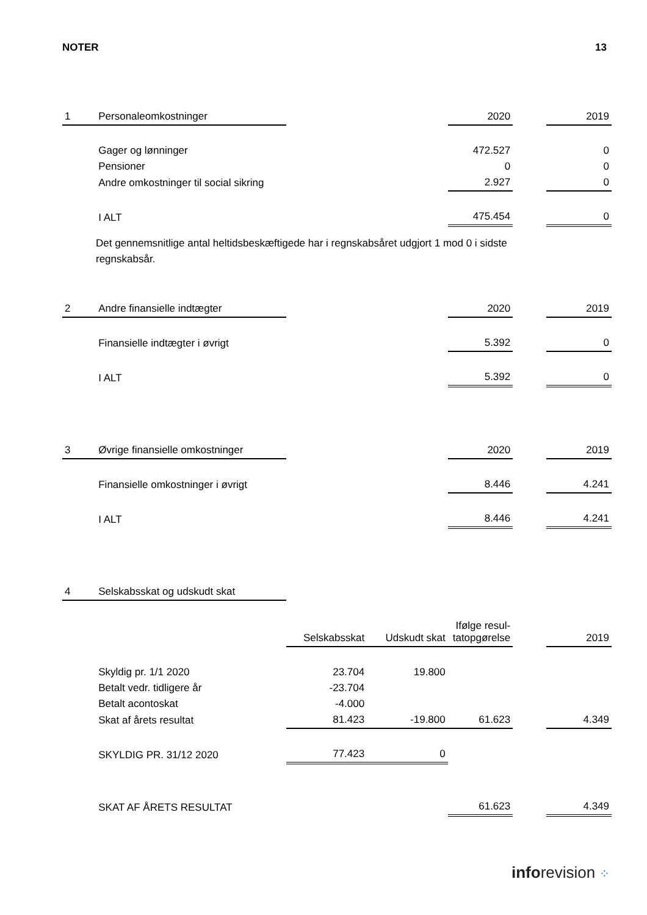NOTER 13
| 1 | Personaleomkostninger | | | 2020 | | 2019 |
| | Gager og lønninger | | | 472.527 | | 0 |
| | Pensioner | | | 0 | | 0 |
| | Andre omkostninger til social sikring | | | 2.927 | | 0 |
| | I ALT | | | 475.454 | | 0 |
Det gennemsnitlige antal heltidsbeskæftigede har i regnskabsåret udgjort 1 mod 0 i sidste regnskabsår.
| 2 | Andre finansielle indtægter | | | 2020 | | 2019 |
| | Finansielle indtægter i øvrigt | | | 5.392 | | 0 |
| | I ALT | | | 5.392 | | 0 |
| 3 | Øvrige finansielle omkostninger | | | 2020 | | 2019 |
| | Finansielle omkostninger i øvrigt | | | 8.446 | | 4.241 |
| | I ALT | | | 8.446 | | 4.241 |
| 4 | Selskabsskat og udskudt skat | | | | | |
| | | Selskabsskat | Udskudt skat | Ifølge resul- tatopgørelse | | 2019 |
| | Skyldig pr. 1/1 2020 | 23.704 | 19.800 | | | |
| | Betalt vedr. tidligere år | -23.704 | | | | |
| | Betalt acontoskat | -4.000 | | | | |
| | Skat af årets resultat | 81.423 | -19.800 | 61.623 | | 4.349 |
| | SKYLDIG PR. 31/12 2020 | 77.423 | 0 | | | |
| | SKAT AF ÅRETS RESULTAT | | | 61.623 | | 4.349 |
inforevision ⁘